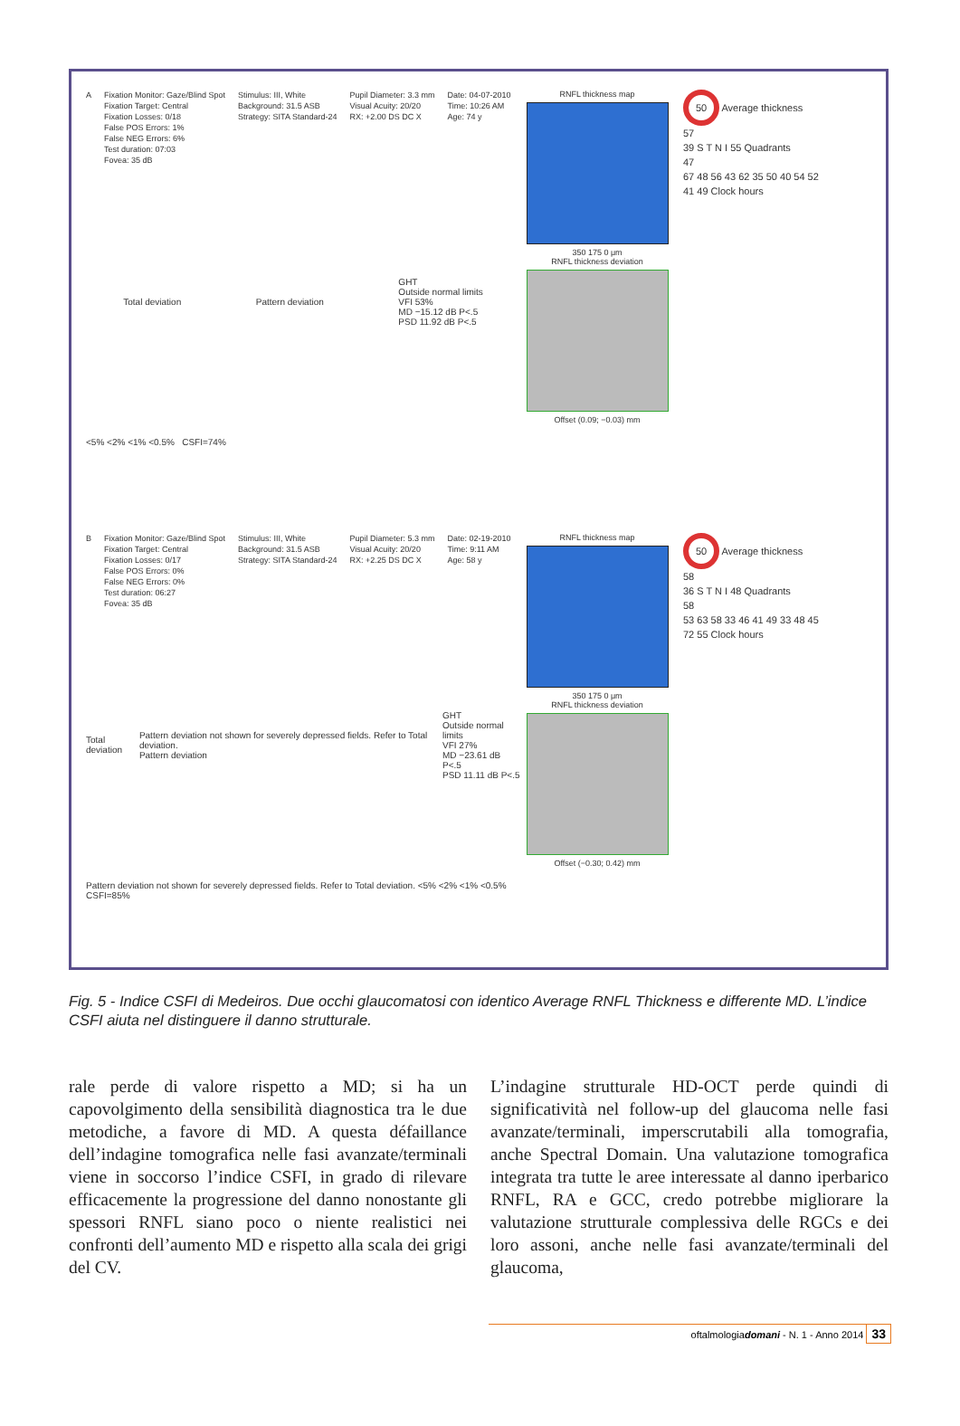A Fixation Monitor: Gaze/Blind Spot
Fixation Target: Central
Fixation Losses: 0/18
False POS Errors: 1%
False NEG Errors: 6%
Test duration: 07:03
Fovea: 35 dB
Stimulus: III, White
Background: 31.5 ASB
Strategy: SITA Standard-24
Pupil Diameter: 3.3 mm
Visual Acuity: 20/20
RX: +2.00 DS DC X
Date: 04-07-2010
Time: 10:26 AM
Age: 74 y
Total deviation Pattern deviation GHT
Outside normal limits
VFI 53%
MD −15.12 dB P<.5
PSD 11.92 dB P<.5
<5% <2% <1% <0.5% CSFI=74%
RNFL thickness map
350 175 0 μm
RNFL thickness deviation
Offset (0.09; −0.03) mm
50 Average thickness
57
39 S T N I 55 Quadrants
47
67 48 56 43 62 35 50 40 54 52 41 49 Clock hours
B Fixation Monitor: Gaze/Blind Spot
Fixation Target: Central
Fixation Losses: 0/17
False POS Errors: 0%
False NEG Errors: 0%
Test duration: 06:27
Fovea: 35 dB
Stimulus: III, White
Background: 31.5 ASB
Strategy: SITA Standard-24
Pupil Diameter: 5.3 mm
Visual Acuity: 20/20
RX: +2.25 DS DC X
Date: 02-19-2010
Time: 9:11 AM
Age: 58 y
Total deviation Pattern deviation not shown for severely depressed fields. Refer to Total deviation.
Pattern deviation GHT
Outside normal limits
VFI 27%
MD −23.61 dB P<.5
PSD 11.11 dB P<.5
Pattern deviation not shown for severely depressed fields. Refer to Total deviation. <5% <2% <1% <0.5% CSFI=85%
RNFL thickness map
350 175 0 μm
RNFL thickness deviation
Offset (−0.30; 0.42) mm
50 Average thickness
58
36 S T N I 48 Quadrants
58
53 63 58 33 46 41 49 33 48 45 72 55 Clock hours
Fig. 5 - Indice CSFI di Medeiros. Due occhi glaucomatosi con identico Average RNFL Thickness e differente MD. L’indice CSFI aiuta nel distinguere il danno strutturale.
rale perde di valore rispetto a MD; si ha un capovolgimento della sensibilità diagnostica tra le due metodiche, a favore di MD. A questa défaillance dell’indagine tomografica nelle fasi avanzate/terminali viene in soccorso l’indice CSFI, in grado di rilevare efficacemente la progressione del danno nonostante gli spessori RNFL siano poco o niente realistici nei confronti dell’aumento MD e rispetto alla scala dei grigi del CV.
L’indagine strutturale HD-OCT perde quindi di significatività nel follow-up del glaucoma nelle fasi avanzate/terminali, imperscrutabili alla tomografia, anche Spectral Domain. Una valutazione tomografica integrata tra tutte le aree interessate al danno iperbarico RNFL, RA e GCC, credo potrebbe migliorare la valutazione strutturale complessiva delle RGCs e dei loro assoni, anche nelle fasi avanzate/terminali del glaucoma,
oftalmologiadomani - N. 1 - Anno 2014 33